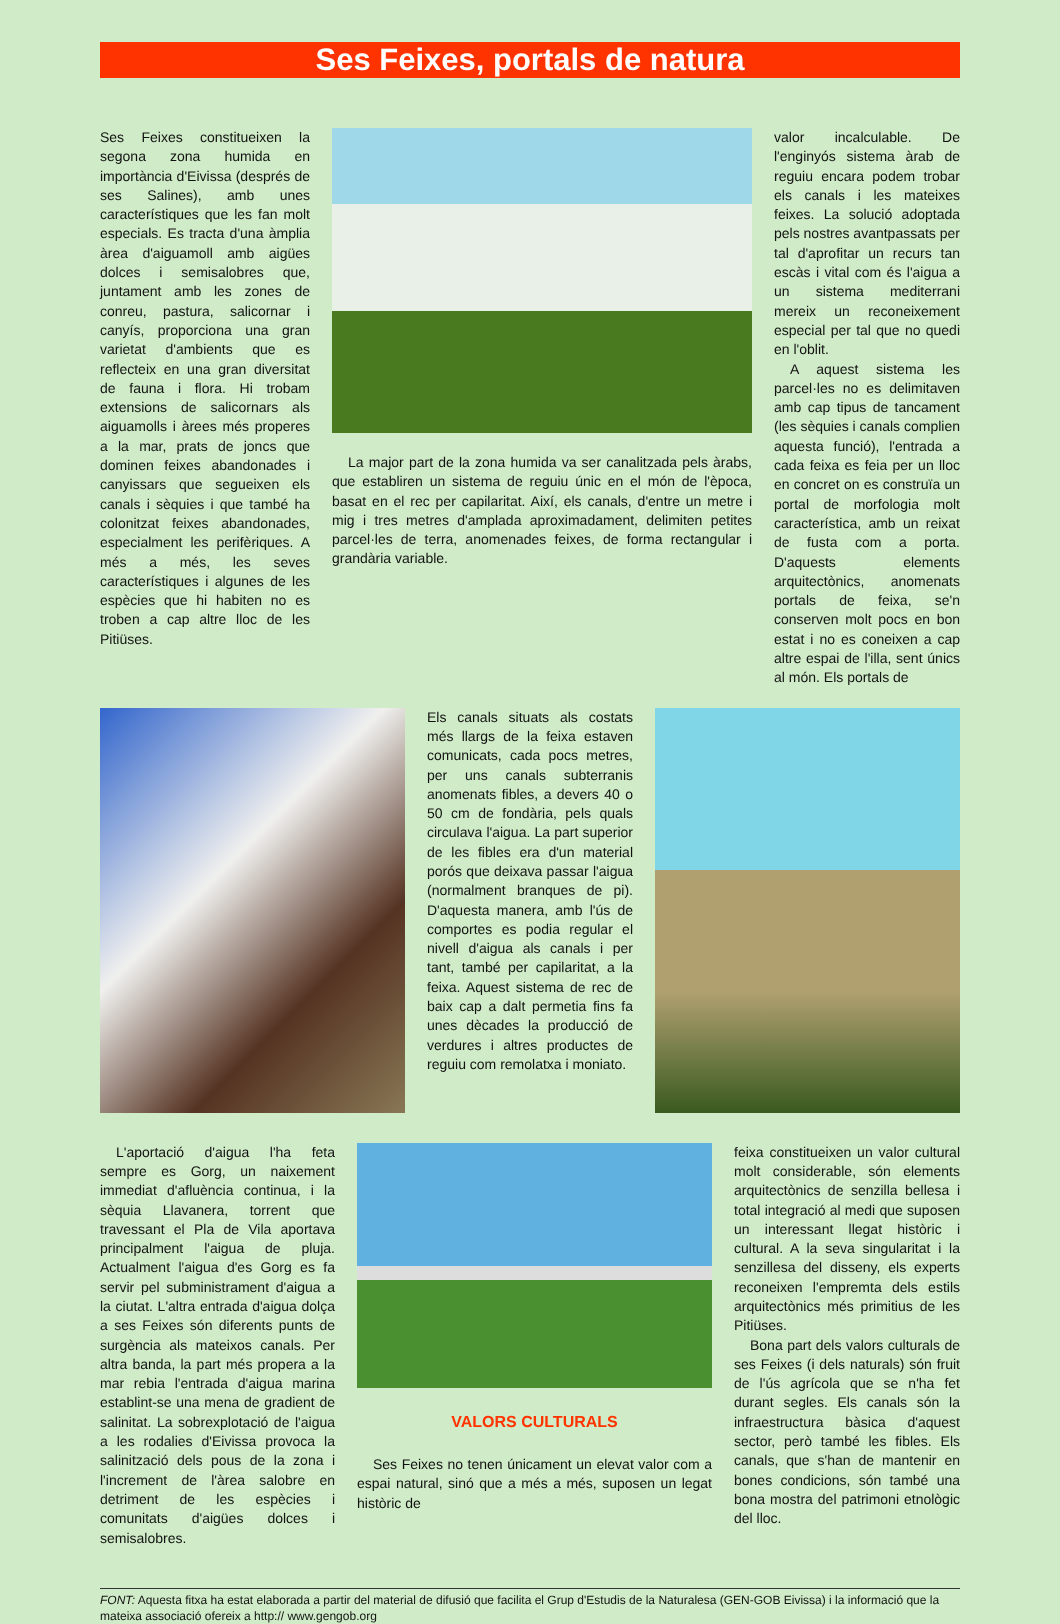Ses Feixes, portals de natura
Ses Feixes constitueixen la segona zona humida en importància d'Eivissa (després de ses Salines), amb unes característiques que les fan molt especials. Es tracta d'una àmplia àrea d'aiguamoll amb aigües dolces i semisalobres que, juntament amb les zones de conreu, pastura, salicornar i canyís, proporciona una gran varietat d'ambients que es reflecteix en una gran diversitat de fauna i flora. Hi trobam extensions de salicornars als aiguamolls i àrees més properes a la mar, prats de joncs que dominen feixes abandonades i canyissars que segueixen els canals i sèquies i que també ha colonitzat feixes abandonades, especialment les perifèriques. A més a més, les seves característiques i algunes de les espècies que hi habiten no es troben a cap altre lloc de les Pitiüses.
La major part de la zona humida va ser canalitzada pels àrabs, que establiren un sistema de reguiu únic en el món de l'època, basat en el rec per capilaritat. Així, els canals, d'entre un metre i mig i tres metres d'amplada aproximadament, delimiten petites parcel·les de terra, anomenades feixes, de forma rectangular i grandària variable.
valor incalculable. De l'enginyós sistema àrab de reguiu encara podem trobar els canals i les mateixes feixes. La solució adoptada pels nostres avantpassats per tal d'aprofitar un recurs tan escàs i vital com és l'aigua a un sistema mediterrani mereix un reconeixement especial per tal que no quedi en l'oblit.
A aquest sistema les parcel·les no es delimitaven amb cap tipus de tancament (les sèquies i canals complien aquesta funció), l'entrada a cada feixa es feia per un lloc en concret on es construïa un portal de morfologia molt característica, amb un reixat de fusta com a porta. D'aquests elements arquitectònics, anomenats portals de feixa, se'n conserven molt pocs en bon estat i no es coneixen a cap altre espai de l'illa, sent únics al món. Els portals de
Els canals situats als costats més llargs de la feixa estaven comunicats, cada pocs metres, per uns canals subterranis anomenats fibles, a devers 40 o 50 cm de fondària, pels quals circulava l'aigua. La part superior de les fibles era d'un material porós que deixava passar l'aigua (normalment branques de pi). D'aquesta manera, amb l'ús de comportes es podia regular el nivell d'aigua als canals i per tant, també per capilaritat, a la feixa. Aquest sistema de rec de baix cap a dalt permetia fins fa unes dècades la producció de verdures i altres productes de reguiu com remolatxa i moniato.
L'aportació d'aigua l'ha feta sempre es Gorg, un naixement immediat d'afluència continua, i la sèquia Llavanera, torrent que travessant el Pla de Vila aportava principalment l'aigua de pluja. Actualment l'aigua d'es Gorg es fa servir pel subministrament d'aigua a la ciutat. L'altra entrada d'aigua dolça a ses Feixes són diferents punts de surgència als mateixos canals. Per altra banda, la part més propera a la mar rebia l'entrada d'aigua marina establint-se una mena de gradient de salinitat. La sobrexplotació de l'aigua a les rodalies d'Eivissa provoca la salinització dels pous de la zona i l'increment de l'àrea salobre en detriment de les espècies i comunitats d'aigües dolces i semisalobres.
VALORS CULTURALS
Ses Feixes no tenen únicament un elevat valor com a espai natural, sinó que a més a més, suposen un legat històric de
feixa constitueixen un valor cultural molt considerable, són elements arquitectònics de senzilla bellesa i total integració al medi que suposen un interessant llegat històric i cultural. A la seva singularitat i la senzillesa del disseny, els experts reconeixen l'empremta dels estils arquitectònics més primitius de les Pitiüses.
Bona part dels valors culturals de ses Feixes (i dels naturals) són fruit de l'ús agrícola que se n'ha fet durant segles. Els canals són la infraestructura bàsica d'aquest sector, però també les fibles. Els canals, que s'han de mantenir en bones condicions, són també una bona mostra del patrimoni etnològic del lloc.
FONT: Aquesta fitxa ha estat elaborada a partir del material de difusió que facilita el Grup d'Estudis de la Naturalesa (GEN-GOB Eivissa) i la informació que la mateixa associació ofereix a http:// www.gengob.org